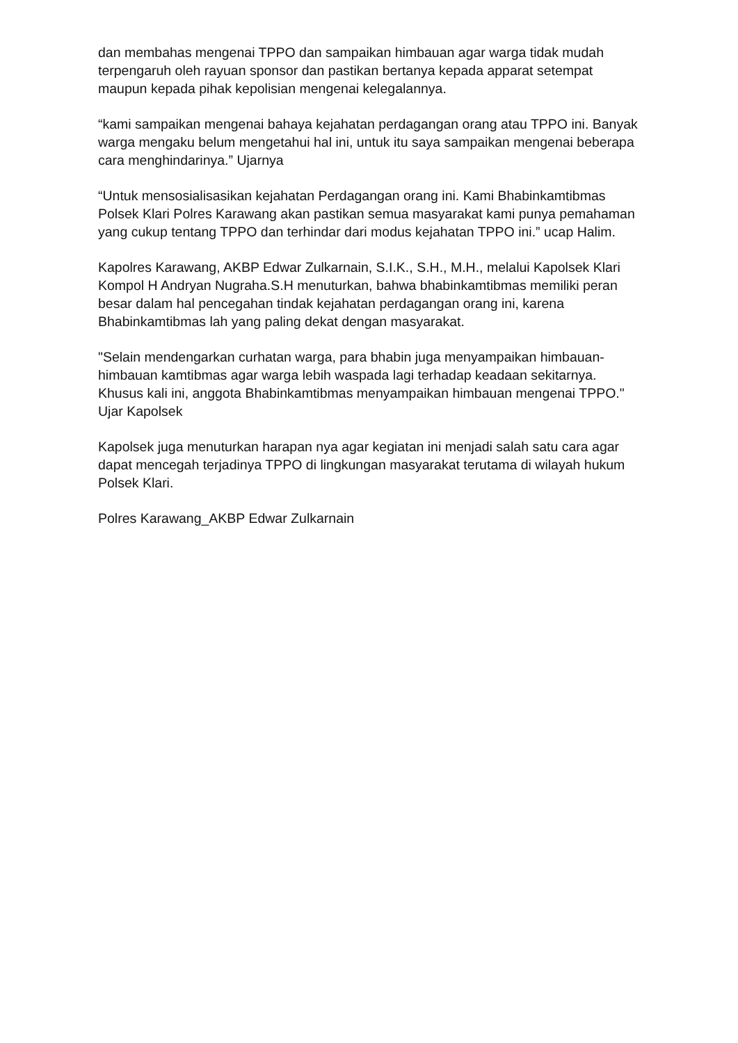dan membahas mengenai TPPO dan sampaikan himbauan agar warga tidak mudah terpengaruh oleh rayuan sponsor dan pastikan bertanya kepada apparat setempat maupun kepada pihak kepolisian mengenai kelegalannya.
“kami sampaikan mengenai bahaya kejahatan perdagangan orang atau TPPO ini. Banyak warga mengaku belum mengetahui hal ini, untuk itu saya sampaikan mengenai beberapa cara menghindarinya.” Ujarnya
“Untuk mensosialisasikan kejahatan Perdagangan orang ini. Kami Bhabinkamtibmas Polsek Klari Polres Karawang akan pastikan semua masyarakat kami punya pemahaman yang cukup tentang TPPO dan terhindar dari modus kejahatan TPPO ini.” ucap Halim.
Kapolres Karawang, AKBP Edwar Zulkarnain, S.I.K., S.H., M.H., melalui Kapolsek Klari Kompol H Andryan Nugraha.S.H menuturkan, bahwa bhabinkamtibmas memiliki peran besar dalam hal pencegahan tindak kejahatan perdagangan orang ini, karena Bhabinkamtibmas lah yang paling dekat dengan masyarakat.
"Selain mendengarkan curhatan warga, para bhabin juga menyampaikan himbauan-himbauan kamtibmas agar warga lebih waspada lagi terhadap keadaan sekitarnya. Khusus kali ini, anggota Bhabinkamtibmas menyampaikan himbauan mengenai TPPO." Ujar Kapolsek
Kapolsek juga menuturkan harapan nya agar kegiatan ini menjadi salah satu cara agar dapat mencegah terjadinya TPPO di lingkungan masyarakat terutama di wilayah hukum Polsek Klari.
Polres Karawang_AKBP Edwar Zulkarnain